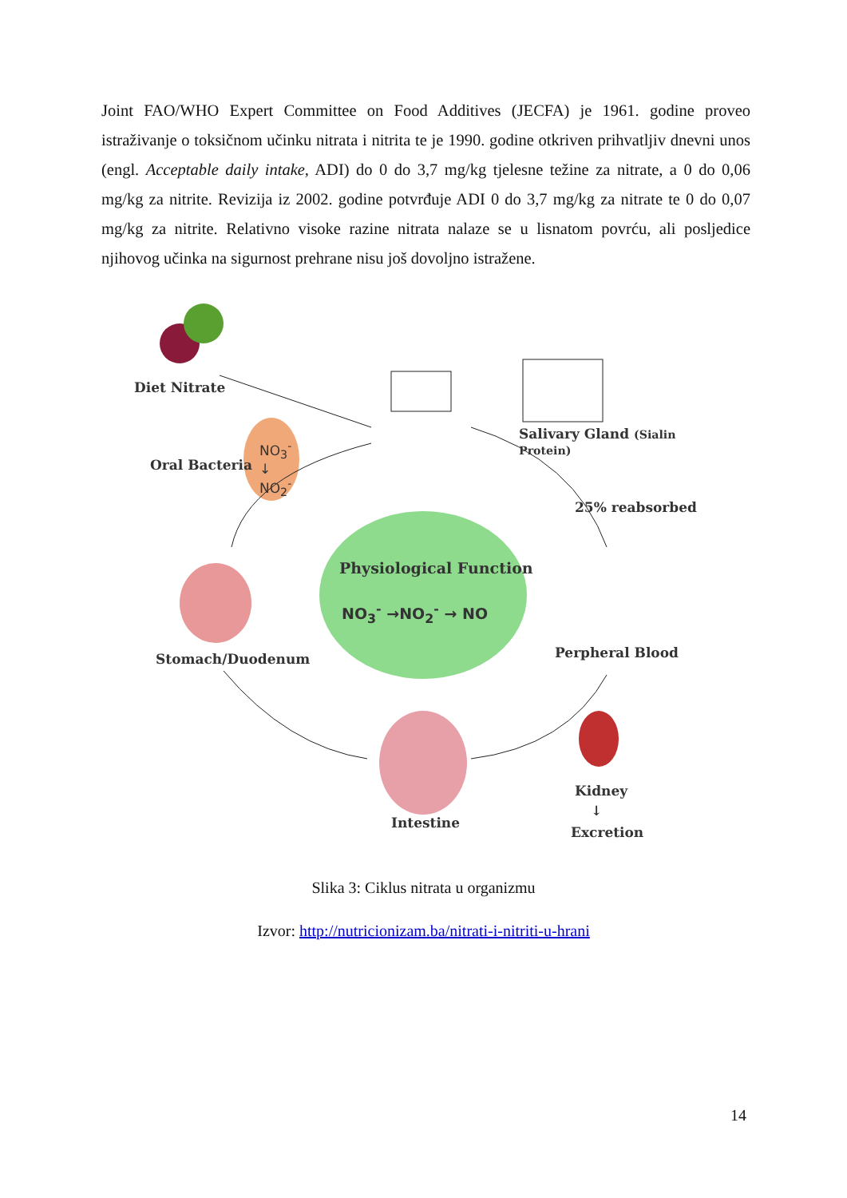Joint FAO/WHO Expert Committee on Food Additives (JECFA) je 1961. godine proveo istraživanje o toksičnom učinku nitrata i nitrita te je 1990. godine otkriven prihvatljiv dnevni unos (engl. Acceptable daily intake, ADI) do 0 do 3,7 mg/kg tjelesne težine za nitrate, a 0 do 0,06 mg/kg za nitrite. Revizija iz 2002. godine potvrđuje ADI 0 do 3,7 mg/kg za nitrate te 0 do 0,07 mg/kg za nitrite. Relativno visoke razine nitrata nalaze se u lisnatom povrću, ali posljedice njihovog učinka na sigurnost prehrane nisu još dovoljno istražene.
Diet Nitrate
Salivary Gland (Sialin Protein)
Oral Bacteria
NO<sub>3</sub><sup>-</sup>
↓
NO<sub>2</sub><sup>-</sup>
25% reabsorbed
Physiological Function
NO<sub>3</sub><sup>-</sup> →NO<sub>2</sub><sup>-</sup> → NO
Stomach/Duodenum Perpheral Blood
Kidney
↓
Excretion
Intestine
Slika 3: Ciklus nitrata u organizmu
Izvor: http://nutricionizam.ba/nitrati-i-nitriti-u-hrani
14